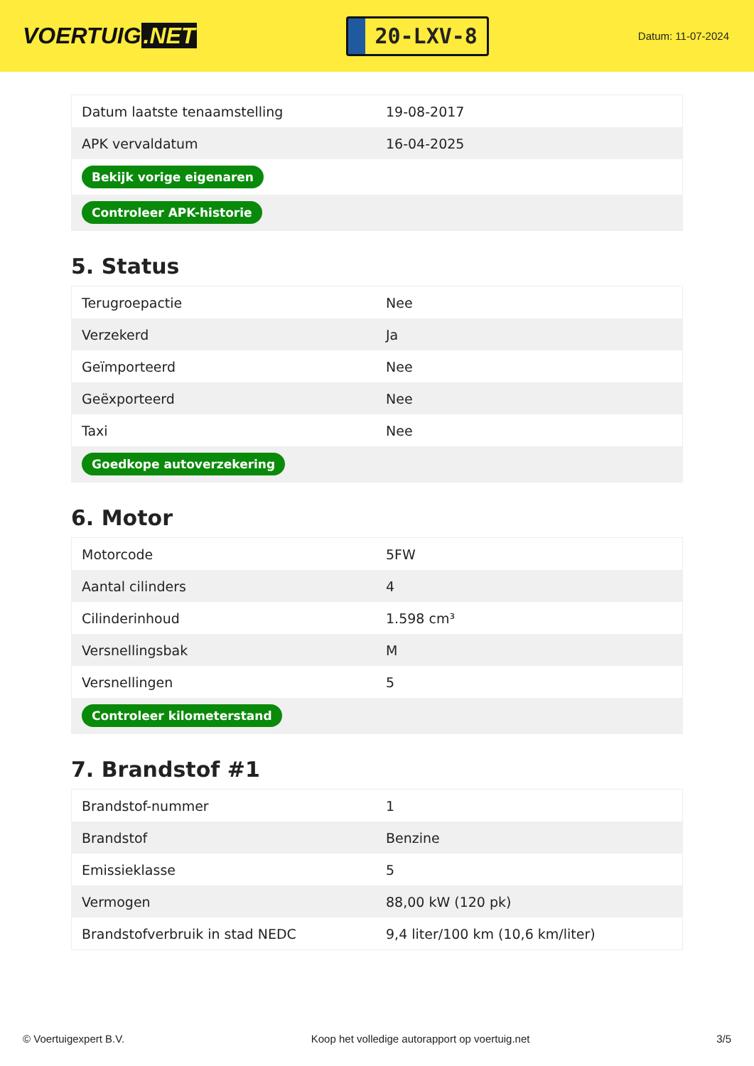VOERTUIG.NET
20-LXV-8
Datum: 11-07-2024
| Datum laatste tenaamstelling | 19-08-2017 |
| APK vervaldatum | 16-04-2025 |
| Bekijk vorige eigenaren | |
| Controleer APK-historie | |
5. Status
| Terugroepactie | Nee |
| Verzekerd | Ja |
| Geïmporteerd | Nee |
| Geëxporteerd | Nee |
| Taxi | Nee |
| Goedkope autoverzekering | |
6. Motor
| Motorcode | 5FW |
| Aantal cilinders | 4 |
| Cilinderinhoud | 1.598 cm³ |
| Versnellingsbak | M |
| Versnellingen | 5 |
| Controleer kilometerstand | |
7. Brandstof #1
| Brandstof-nummer | 1 |
| Brandstof | Benzine |
| Emissieklasse | 5 |
| Vermogen | 88,00 kW (120 pk) |
| Brandstofverbruik in stad NEDC | 9,4 liter/100 km (10,6 km/liter) |
© Voertuigexpert B.V. Koop het volledige autorapport op voertuig.net 3/5